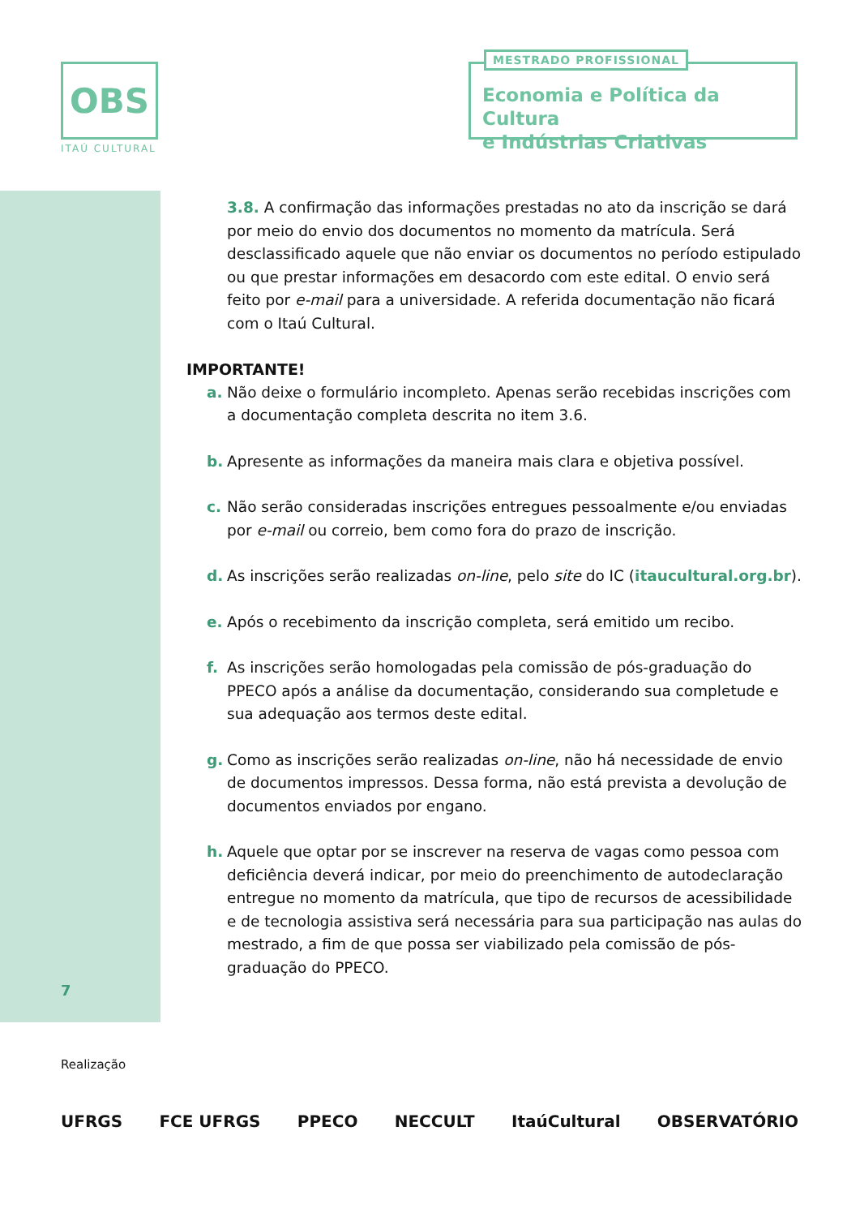OBS
ITAÚ CULTURAL
MESTRADO PROFISSIONAL
Economia e Política da Cultura
e Indústrias Criativas
3.8. A confirmação das informações prestadas no ato da inscrição se dará por meio do envio dos documentos no momento da matrícula. Será desclassificado aquele que não enviar os documentos no período estipulado ou que prestar informações em desacordo com este edital. O envio será feito por e-mail para a universidade. A referida documentação não ficará com o Itaú Cultural.
IMPORTANTE!
a. Não deixe o formulário incompleto. Apenas serão recebidas inscrições com a documentação completa descrita no item 3.6.
b. Apresente as informações da maneira mais clara e objetiva possível.
c. Não serão consideradas inscrições entregues pessoalmente e/ou enviadas por e-mail ou correio, bem como fora do prazo de inscrição.
d. As inscrições serão realizadas on-line, pelo site do IC (itaucultural.org.br).
e. Após o recebimento da inscrição completa, será emitido um recibo.
f. As inscrições serão homologadas pela comissão de pós-graduação do PPECO após a análise da documentação, considerando sua completude e sua adequação aos termos deste edital.
g. Como as inscrições serão realizadas on-line, não há necessidade de envio de documentos impressos. Dessa forma, não está prevista a devolução de documentos enviados por engano.
h. Aquele que optar por se inscrever na reserva de vagas como pessoa com deficiência deverá indicar, por meio do preenchimento de autodeclaração entregue no momento da matrícula, que tipo de recursos de acessibilidade e de tecnologia assistiva será necessária para sua participação nas aulas do mestrado, a fim de que possa ser viabilizado pela comissão de pós-graduação do PPECO.
7
Realização
UFRGS FCE UFRGS PPECO NECCULT ItaúCultural OBSERVATÓRIO